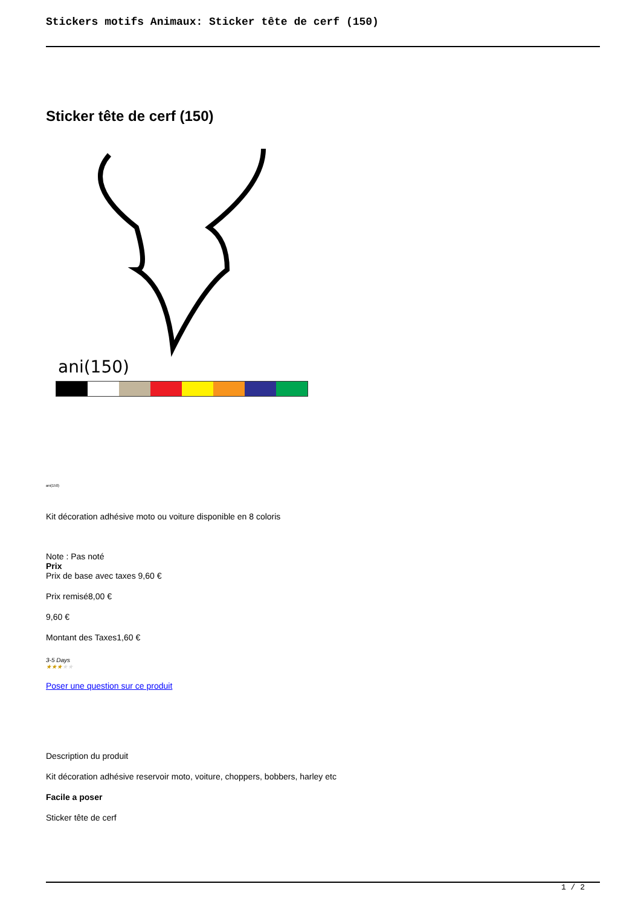Stickers motifs Animaux: Sticker tête de cerf (150)
Sticker tête de cerf (150)
ani(150)
ani(150)
Kit décoration adhésive moto ou voiture disponible en 8 coloris
Note : Pas noté
Prix
Prix de base avec taxes 9,60 €
Prix remisé8,00 €
9,60 €
Montant des Taxes1,60 €
3-5 Days
★★★★★
Poser une question sur ce produit
Description du produit
Kit décoration adhésive reservoir moto, voiture, choppers, bobbers, harley etc
Facile a poser
Sticker tête de cerf
1 / 2